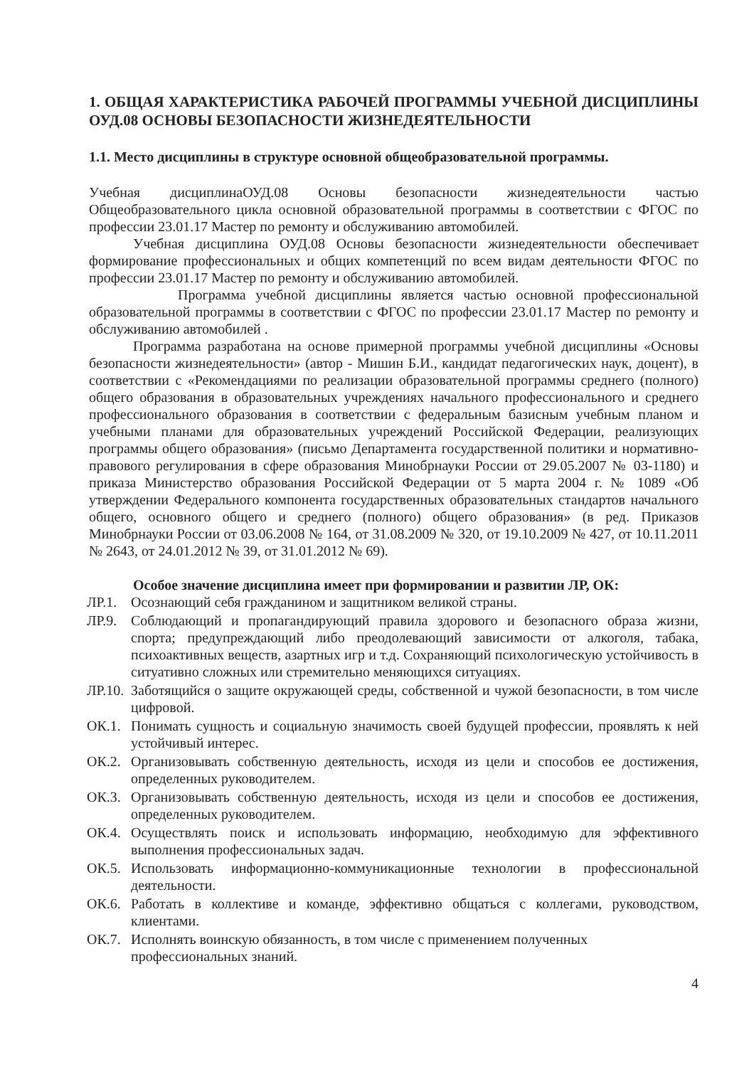1. ОБЩАЯ ХАРАКТЕРИСТИКА РАБОЧЕЙ ПРОГРАММЫ УЧЕБНОЙ ДИСЦИПЛИНЫ ОУД.08 ОСНОВЫ БЕЗОПАСНОСТИ ЖИЗНЕДЕЯТЕЛЬНОСТИ
1.1. Место дисциплины в структуре основной общеобразовательной программы.
Учебная дисциплинаОУД.08 Основы безопасности жизнедеятельности частью Общеобразовательного цикла основной образовательной программы в соответствии с ФГОС по профессии 23.01.17 Мастер по ремонту и обслуживанию автомобилей.
Учебная дисциплина ОУД.08 Основы безопасности жизнедеятельности обеспечивает формирование профессиональных и общих компетенций по всем видам деятельности ФГОС по профессии 23.01.17 Мастер по ремонту и обслуживанию автомобилей.
Программа учебной дисциплины является частью основной профессиональной образовательной программы в соответствии с ФГОС по профессии 23.01.17 Мастер по ремонту и обслуживанию автомобилей .
Программа разработана на основе примерной программы учебной дисциплины «Основы безопасности жизнедеятельности» (автор - Мишин Б.И., кандидат педагогических наук, доцент), в соответствии с «Рекомендациями по реализации образовательной программы среднего (полного) общего образования в образовательных учреждениях начального профессионального и среднего профессионального образования в соответствии с федеральным базисным учебным планом и учебными планами для образовательных учреждений Российской Федерации, реализующих программы общего образования» (письмо Департамента государственной политики и нормативно-правового регулирования в сфере образования Минобрнауки России от 29.05.2007 № 03-1180) и приказа Министерство образования Российской Федерации от 5 марта 2004 г. № 1089 «Об утверждении Федерального компонента государственных образовательных стандартов начального общего, основного общего и среднего (полного) общего образования» (в ред. Приказов Минобрнауки России от 03.06.2008 № 164, от 31.08.2009 № 320, от 19.10.2009 № 427, от 10.11.2011 № 2643, от 24.01.2012 № 39, от 31.01.2012 № 69).
Особое значение дисциплина имеет при формировании и развитии ЛР, ОК:
ЛР.1. Осознающий себя гражданином и защитником великой страны.
ЛР.9. Соблюдающий и пропагандирующий правила здорового и безопасного образа жизни, спорта; предупреждающий либо преодолевающий зависимости от алкоголя, табака, психоактивных веществ, азартных игр и т.д. Сохраняющий психологическую устойчивость в ситуативно сложных или стремительно меняющихся ситуациях.
ЛР.10. Заботящийся о защите окружающей среды, собственной и чужой безопасности, в том числе цифровой.
ОК.1. Понимать сущность и социальную значимость своей будущей профессии, проявлять к ней устойчивый интерес.
ОК.2. Организовывать собственную деятельность, исходя из цели и способов ее достижения, определенных руководителем.
ОК.3. Организовывать собственную деятельность, исходя из цели и способов ее достижения, определенных руководителем.
ОК.4. Осуществлять поиск и использовать информацию, необходимую для эффективного выполнения профессиональных задач.
ОК.5. Использовать информационно-коммуникационные технологии в профессиональной деятельности.
ОК.6. Работать в коллективе и команде, эффективно общаться с коллегами, руководством, клиентами.
ОК.7. Исполнять воинскую обязанность, в том числе с применением полученных профессиональных знаний.
4